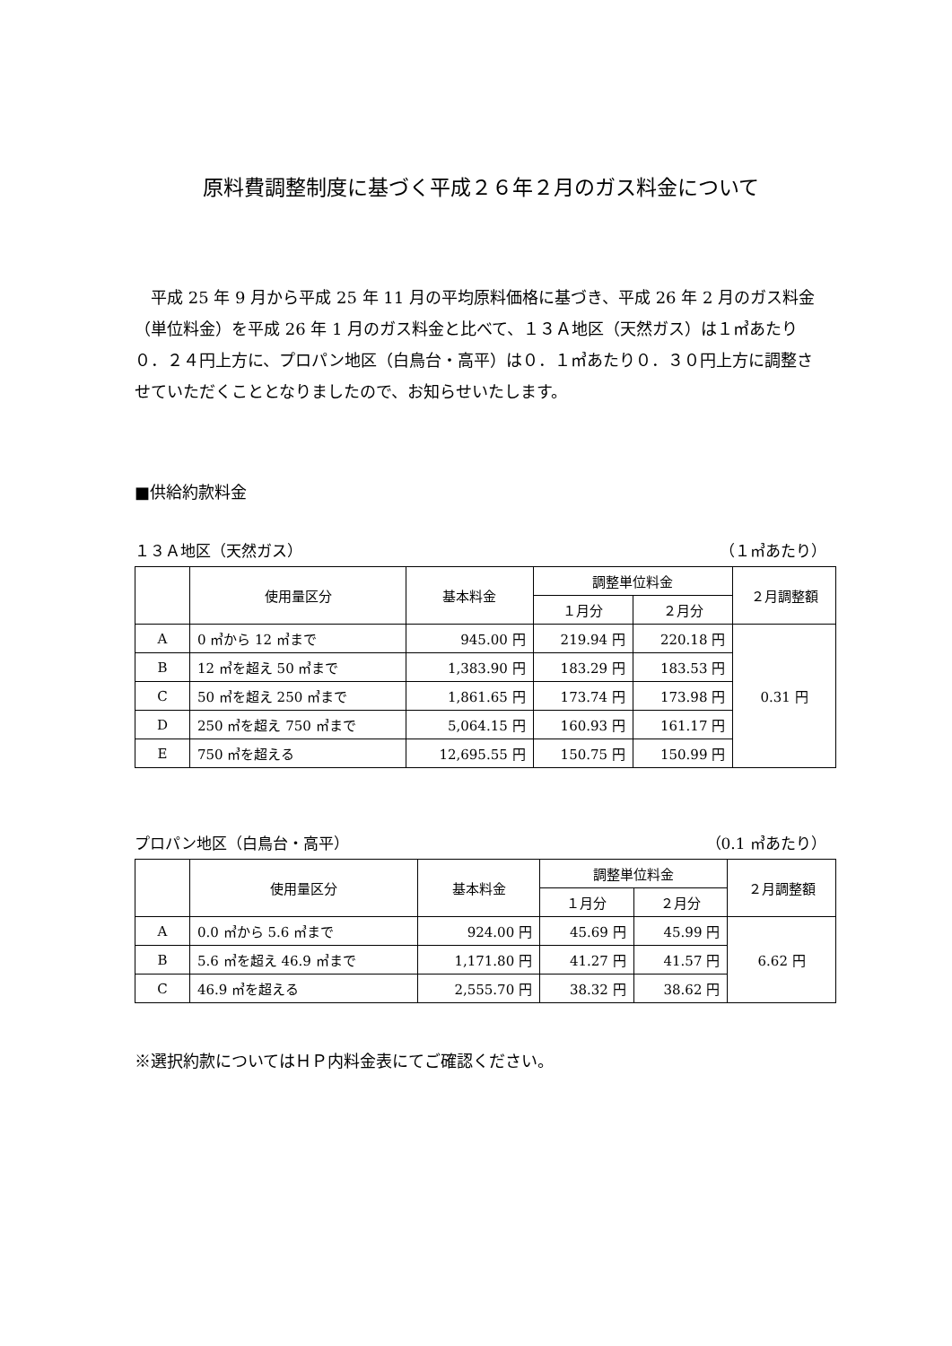原料費調整制度に基づく平成２６年２月のガス料金について
平成 25 年 9 月から平成 25 年 11 月の平均原料価格に基づき、平成 26 年 2 月のガス料金（単位料金）を平成 26 年 1 月のガス料金と比べて、１３Ａ地区（天然ガス）は１㎥あたり０．２４円上方に、プロパン地区（白鳥台・高平）は０．１㎥あたり０．３０円上方に調整させていただくこととなりましたので、お知らせいたします。
■供給約款料金
１３Ａ地区（天然ガス） （１㎥あたり）
| | 使用量区分 | 基本料金 | 調整単位料金 | | ２月調整額 |
| --- | --- | --- | --- | --- | --- |
| | | | １月分 | ２月分 | |
| A | 0 ㎥から 12 ㎥まで | 945.00 円 | 219.94 円 | 220.18 円 | 0.31 円 |
| B | 12 ㎥を超え 50 ㎥まで | 1,383.90 円 | 183.29 円 | 183.53 円 | |
| C | 50 ㎥を超え 250 ㎥まで | 1,861.65 円 | 173.74 円 | 173.98 円 | |
| D | 250 ㎥を超え 750 ㎥まで | 5,064.15 円 | 160.93 円 | 161.17 円 | |
| E | 750 ㎥を超える | 12,695.55 円 | 150.75 円 | 150.99 円 | |
プロパン地区（白鳥台・高平） （0.1 ㎥あたり）
| | 使用量区分 | 基本料金 | 調整単位料金 | | ２月調整額 |
| --- | --- | --- | --- | --- | --- |
| | | | １月分 | ２月分 | |
| A | 0.0 ㎥から 5.6 ㎥まで | 924.00 円 | 45.69 円 | 45.99 円 | 6.62 円 |
| B | 5.6 ㎥を超え 46.9 ㎥まで | 1,171.80 円 | 41.27 円 | 41.57 円 | |
| C | 46.9 ㎥を超える | 2,555.70 円 | 38.32 円 | 38.62 円 | |
※選択約款についてはＨＰ内料金表にてご確認ください。